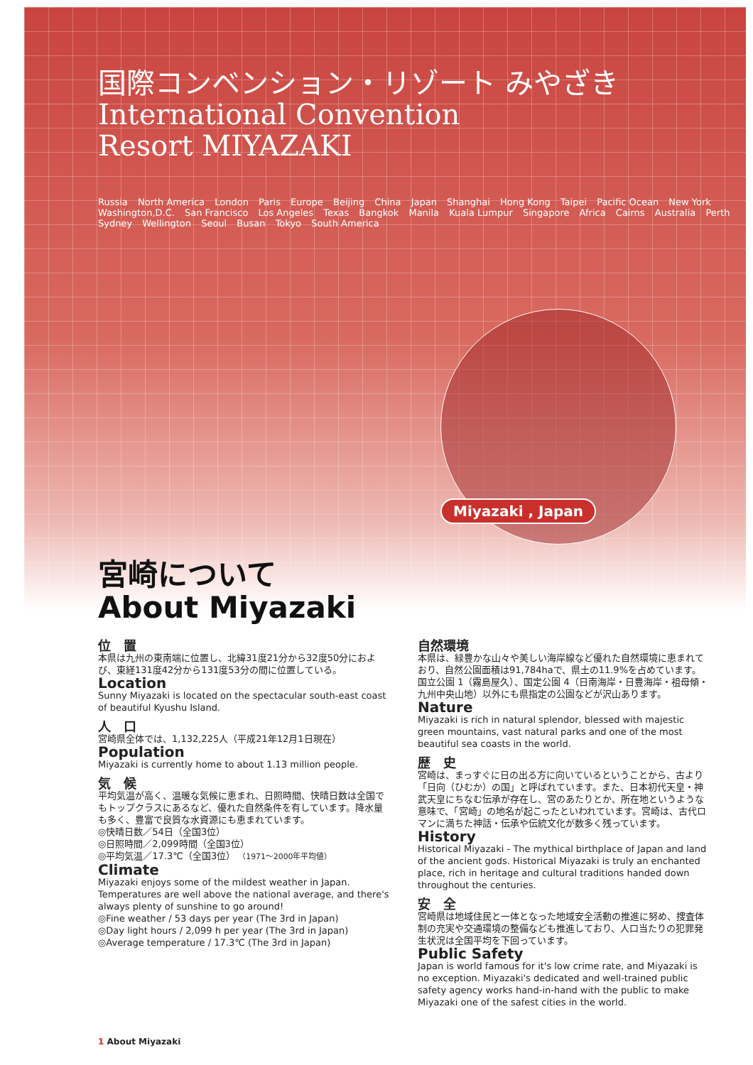国際コンベンション・リゾート みやざき
International Convention
Resort MIYAZAKI
Russia North America London Paris Europe Beijing China Japan Shanghai Hong Kong Taipei Pacific Ocean New York Washington,D.C. San Francisco Los Angeles Texas Bangkok Manila Kuala Lumpur Singapore Africa Cairns Australia Perth Sydney Wellington Seoul Busan Tokyo South America
Miyazaki , Japan
宮崎について
About Miyazaki
位　置
本県は九州の東南端に位置し、北緯31度21分から32度50分におよび、東経131度42分から131度53分の間に位置している。
Location
Sunny Miyazaki is located on the spectacular south-east coast of beautiful Kyushu Island.
人　口
宮崎県全体では、1,132,225人（平成21年12月1日現在）
Population
Miyazaki is currently home to about 1.13 million people.
気　候
平均気温が高く、温暖な気候に恵まれ、日照時間、快晴日数は全国でもトップクラスにあるなど、優れた自然条件を有しています。降水量も多く、豊富で良質な水資源にも恵まれています。
◎快晴日数／54日（全国3位）
◎日照時間／2,099時間（全国3位）
◎平均気温／17.3℃（全国3位） （1971～2000年平均値）
Climate
Miyazaki enjoys some of the mildest weather in Japan. Temperatures are well above the national average, and there's always plenty of sunshine to go around!
◎Fine weather / 53 days per year (The 3rd in Japan)
◎Day light hours / 2,099 h per year (The 3rd in Japan)
◎Average temperature / 17.3℃ (The 3rd in Japan)
自然環境
本県は、緑豊かな山々や美しい海岸線など優れた自然環境に恵まれており、自然公園面積は91,784haで、県土の11.9%を占めています。国立公園 1（霧島屋久）、国定公園 4（日南海岸・日豊海岸・祖母傾・九州中央山地）以外にも県指定の公園などが沢山あります。
Nature
Miyazaki is rich in natural splendor, blessed with majestic green mountains, vast natural parks and one of the most beautiful sea coasts in the world.
歴　史
宮崎は、まっすぐに日の出る方に向いているということから、古より「日向（ひむか）の国」と呼ばれています。また、日本初代天皇・神武天皇にちなむ伝承が存在し、宮のあたりとか、所在地というような意味で、「宮崎」の地名が起こったといわれています。宮崎は、古代ロマンに満ちた神話・伝承や伝統文化が数多く残っています。
History
Historical Miyazaki - The mythical birthplace of Japan and land of the ancient gods. Historical Miyazaki is truly an enchanted place, rich in heritage and cultural traditions handed down throughout the centuries.
安　全
宮崎県は地域住民と一体となった地域安全活動の推進に努め、捜査体制の充実や交通環境の整備なども推進しており、人口当たりの犯罪発生状況は全国平均を下回っています。
Public Safety
Japan is world famous for it's low crime rate, and Miyazaki is no exception. Miyazaki's dedicated and well-trained public safety agency works hand-in-hand with the public to make Miyazaki one of the safest cities in the world.
1 About Miyazaki